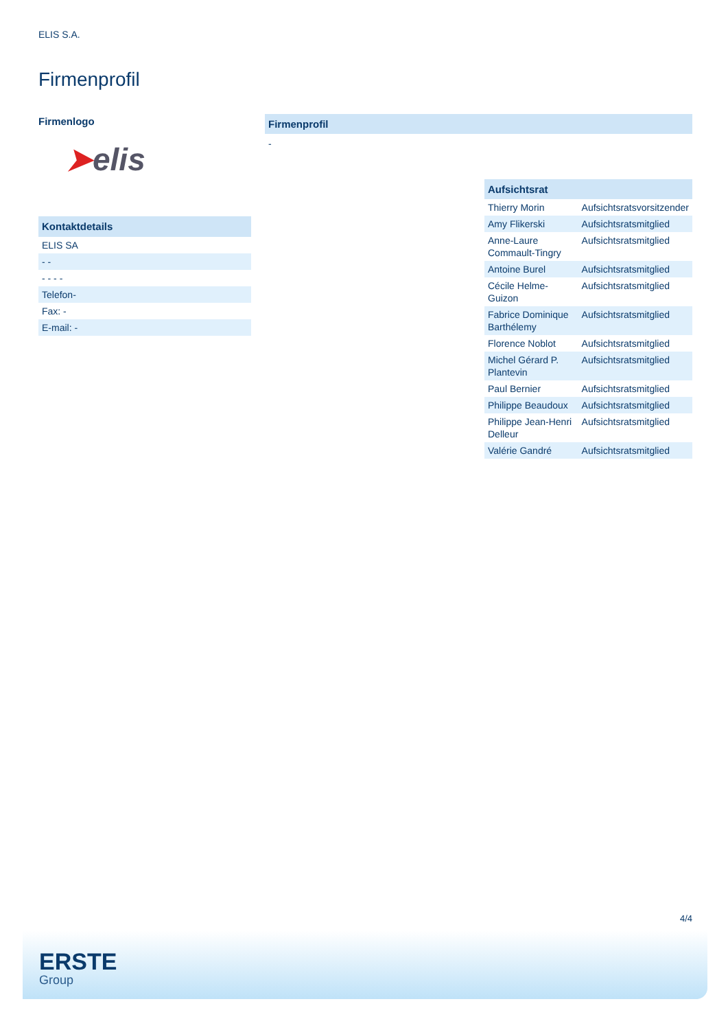ELIS S.A.
Firmenprofil
Firmenlogo
➤elis
| Kontaktdetails |
| ELIS SA |
| - - |
| - - - - |
| Telefon- |
| Fax: - |
| E-mail: - |
Firmenprofil
-
| Aufsichtsrat | |
| --- | --- |
| Thierry Morin | Aufsichtsratsvorsitzender |
| Amy Flikerski | Aufsichtsratsmitglied |
| Anne-Laure Commault-Tingry | Aufsichtsratsmitglied |
| Antoine Burel | Aufsichtsratsmitglied |
| Cécile Helme-Guizon | Aufsichtsratsmitglied |
| Fabrice Dominique Barthélemy | Aufsichtsratsmitglied |
| Florence Noblot | Aufsichtsratsmitglied |
| Michel Gérard P. Plantevin | Aufsichtsratsmitglied |
| Paul Bernier | Aufsichtsratsmitglied |
| Philippe Beaudoux | Aufsichtsratsmitglied |
| Philippe Jean-Henri Delleur | Aufsichtsratsmitglied |
| Valérie Gandré | Aufsichtsratsmitglied |
4/4
ERSTE
Group